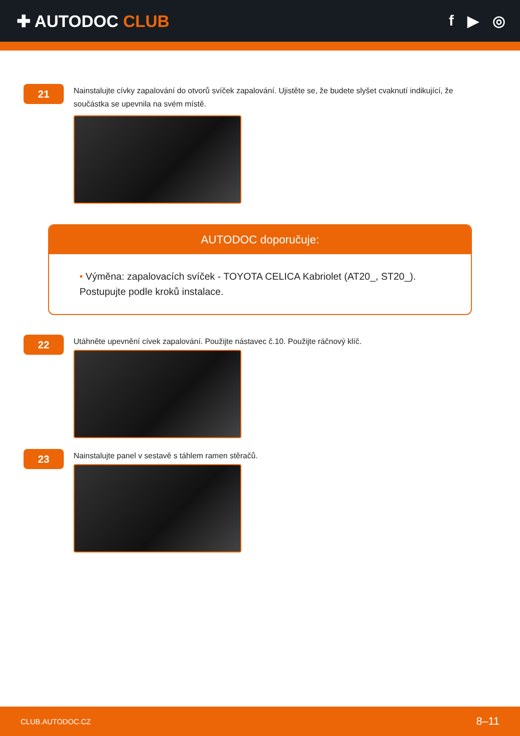✚ AUTODOC CLUB f ▶ ◎
21
Nainstalujte cívky zapalování do otvorů svíček zapalování. Ujistěte se, že budete slyšet cvaknutí indikující, že součástka se upevnila na svém místě.
AUTODOC doporučuje:
• Výměna: zapalovacích svíček - TOYOTA CELICA Kabriolet (AT20_, ST20_). Postupujte podle kroků instalace.
22
Utáhněte upevnění cívek zapalování. Použijte nástavec č.10. Použijte ráčnový klíč.
23
Nainstalujte panel v sestavě s táhlem ramen stěračů.
CLUB.AUTODOC.CZ 8–11